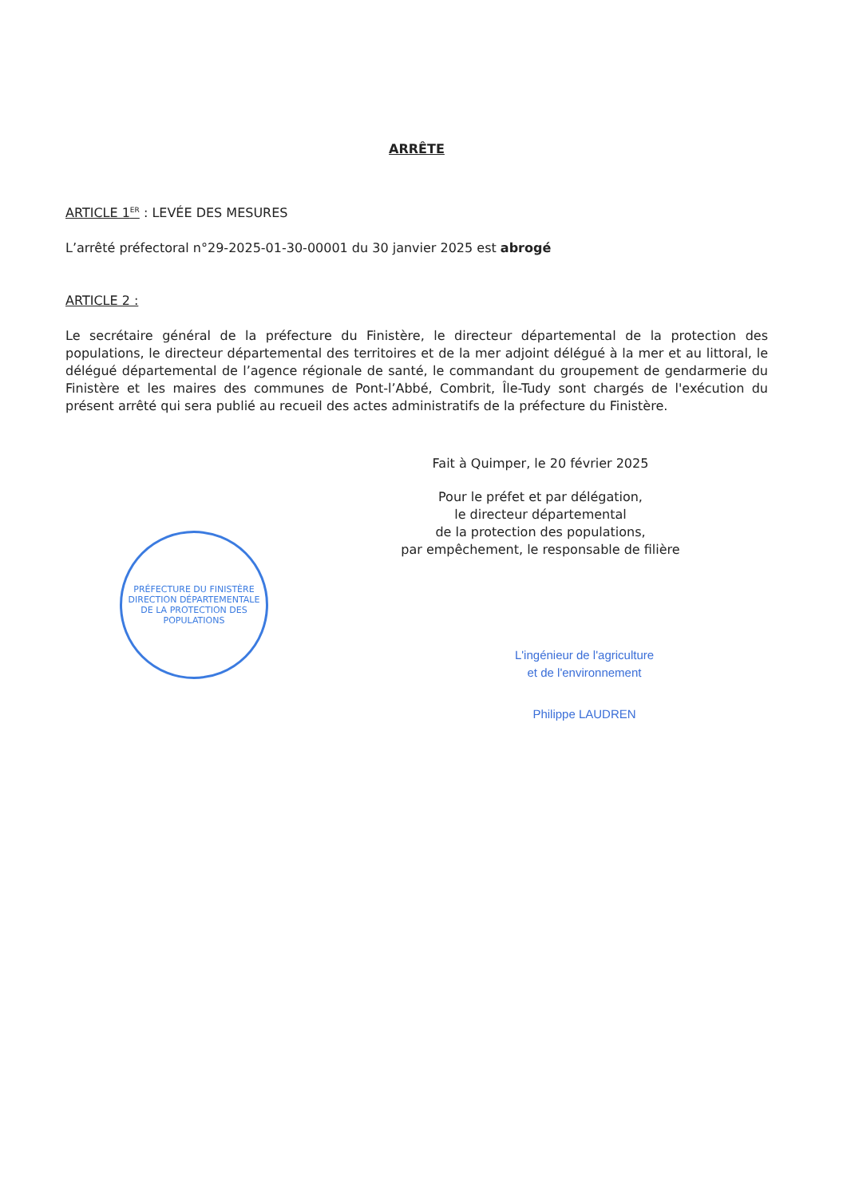ARRÊTE
ARTICLE 1<sup>ER</sup> : LEVÉE DES MESURES
L’arrêté préfectoral n°29-2025-01-30-00001 du 30 janvier 2025 est abrogé
ARTICLE 2 :
Le secrétaire général de la préfecture du Finistère, le directeur départemental de la protection des populations, le directeur départemental des territoires et de la mer adjoint délégué à la mer et au littoral, le délégué départemental de l’agence régionale de santé, le commandant du groupement de gendarmerie du Finistère et les maires des communes de Pont-l’Abbé, Combrit, Île-Tudy sont chargés de l'exécution du présent arrêté qui sera publié au recueil des actes administratifs de la préfecture du Finistère.
Fait à Quimper, le 20 février 2025
Pour le préfet et par délégation,
le directeur départemental
de la protection des populations,
par empêchement, le responsable de filière
L'ingénieur de l'agriculture
et de l'environnement
Philippe LAUDREN
PRÉFECTURE DU FINISTÈRE
DIRECTION DÉPARTEMENTALE DE LA PROTECTION DES POPULATIONS